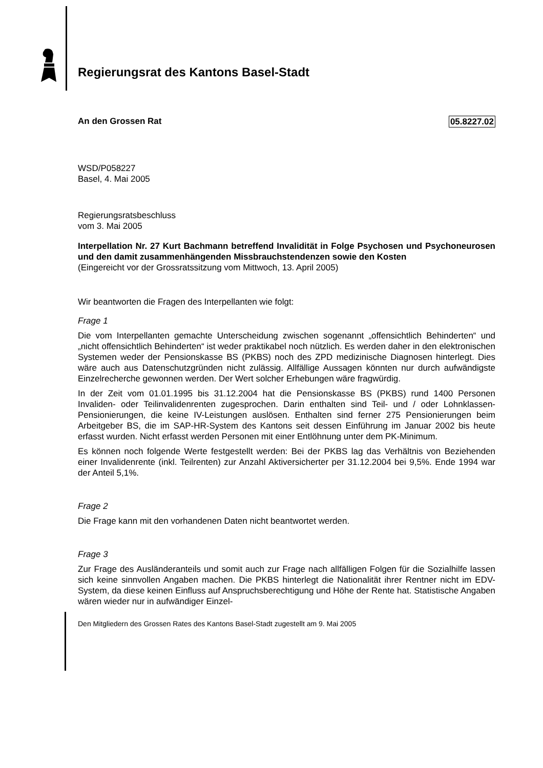Regierungsrat des Kantons Basel-Stadt
05.8227.02 An den Grossen Rat
WSD/P058227
Basel, 4. Mai 2005
Regierungsratsbeschluss
vom 3. Mai 2005
Interpellation Nr. 27 Kurt Bachmann betreffend Invalidität in Folge Psychosen und Psychoneurosen und den damit zusammenhängenden Missbrauchstendenzen sowie den Kosten
(Eingereicht vor der Grossratssitzung vom Mittwoch, 13. April 2005)
Wir beantworten die Fragen des Interpellanten wie folgt:
Frage 1
Die vom Interpellanten gemachte Unterscheidung zwischen sogenannt „offensichtlich Behinderten“ und „nicht offensichtlich Behinderten“ ist weder praktikabel noch nützlich. Es werden daher in den elektronischen Systemen weder der Pensionskasse BS (PKBS) noch des ZPD medizinische Diagnosen hinterlegt. Dies wäre auch aus Datenschutzgründen nicht zulässig. Allfällige Aussagen könnten nur durch aufwändigste Einzelrecherche gewonnen werden. Der Wert solcher Erhebungen wäre fragwürdig.
In der Zeit vom 01.01.1995 bis 31.12.2004 hat die Pensionskasse BS (PKBS) rund 1400 Personen Invaliden- oder Teilinvalidenrenten zugesprochen. Darin enthalten sind Teil- und / oder Lohnklassen-Pensionierungen, die keine IV-Leistungen auslösen. Enthalten sind ferner 275 Pensionierungen beim Arbeitgeber BS, die im SAP-HR-System des Kantons seit dessen Einführung im Januar 2002 bis heute erfasst wurden. Nicht erfasst werden Personen mit einer Entlöhnung unter dem PK-Minimum.
Es können noch folgende Werte festgestellt werden: Bei der PKBS lag das Verhältnis von Beziehenden einer Invalidenrente (inkl. Teilrenten) zur Anzahl Aktiversicherter per 31.12.2004 bei 9,5%. Ende 1994 war der Anteil 5,1%.
Frage 2
Die Frage kann mit den vorhandenen Daten nicht beantwortet werden.
Frage 3
Zur Frage des Ausländeranteils und somit auch zur Frage nach allfälligen Folgen für die Sozialhilfe lassen sich keine sinnvollen Angaben machen. Die PKBS hinterlegt die Nationalität ihrer Rentner nicht im EDV-System, da diese keinen Einfluss auf Anspruchsberechtigung und Höhe der Rente hat. Statistische Angaben wären wieder nur in aufwändiger Einzel-
Den Mitgliedern des Grossen Rates des Kantons Basel-Stadt zugestellt am 9. Mai 2005